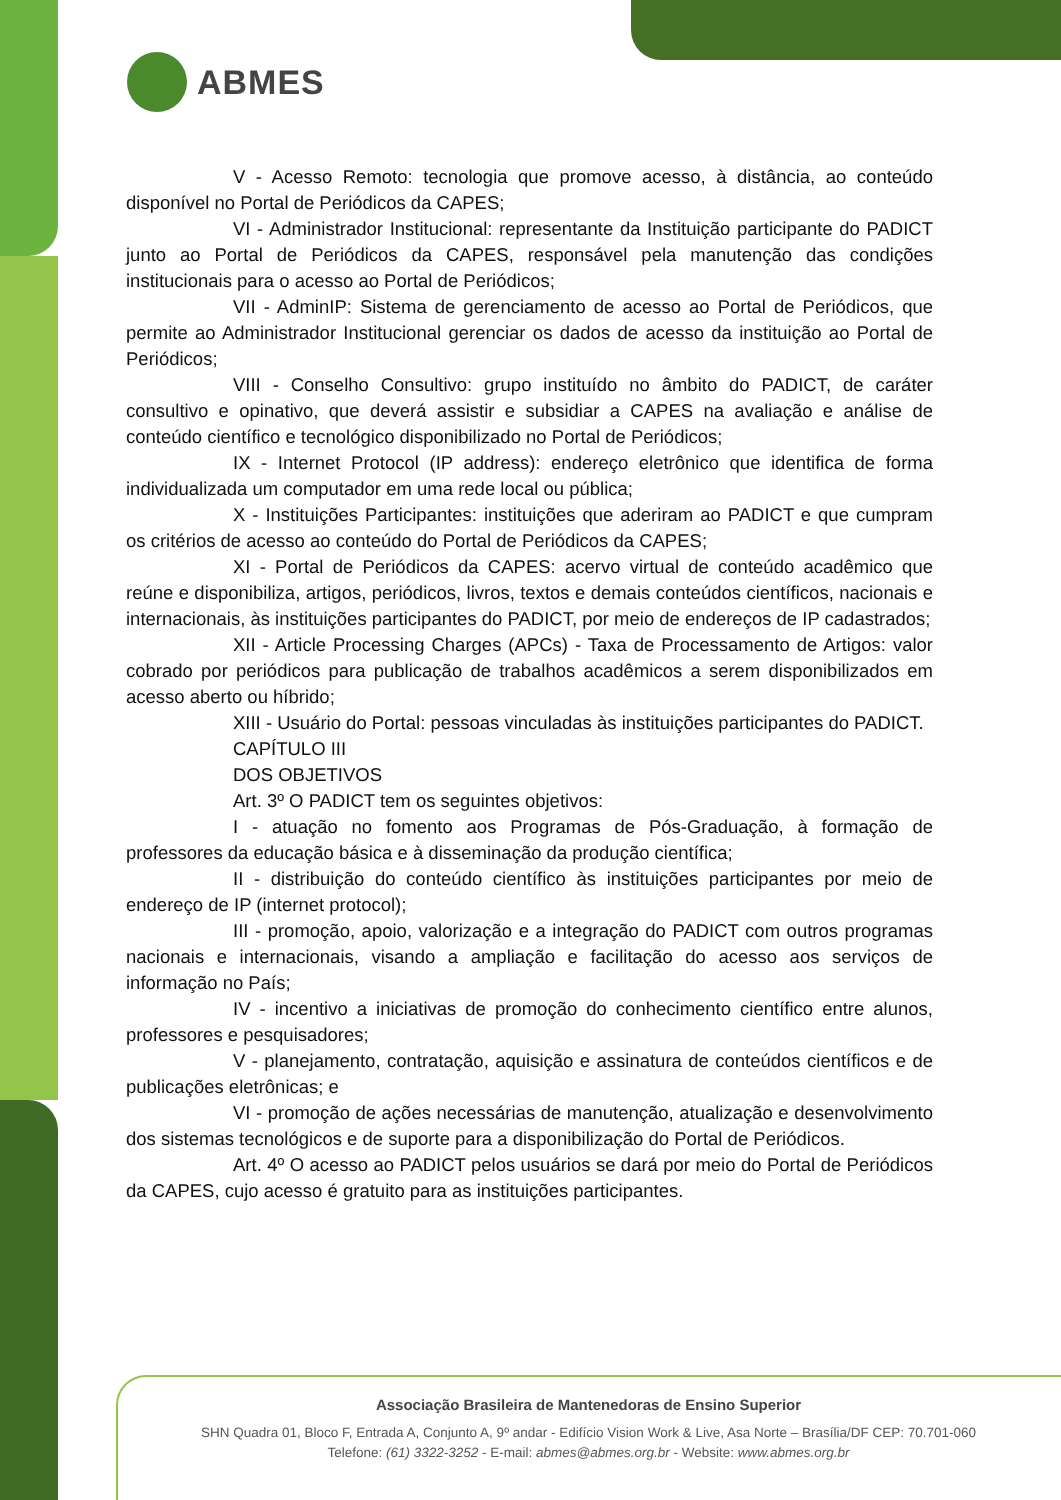ABMES
V - Acesso Remoto: tecnologia que promove acesso, à distância, ao conteúdo disponível no Portal de Periódicos da CAPES;
VI - Administrador Institucional: representante da Instituição participante do PADICT junto ao Portal de Periódicos da CAPES, responsável pela manutenção das condições institucionais para o acesso ao Portal de Periódicos;
VII - AdminIP: Sistema de gerenciamento de acesso ao Portal de Periódicos, que permite ao Administrador Institucional gerenciar os dados de acesso da instituição ao Portal de Periódicos;
VIII - Conselho Consultivo: grupo instituído no âmbito do PADICT, de caráter consultivo e opinativo, que deverá assistir e subsidiar a CAPES na avaliação e análise de conteúdo científico e tecnológico disponibilizado no Portal de Periódicos;
IX - Internet Protocol (IP address): endereço eletrônico que identifica de forma individualizada um computador em uma rede local ou pública;
X - Instituições Participantes: instituições que aderiram ao PADICT e que cumpram os critérios de acesso ao conteúdo do Portal de Periódicos da CAPES;
XI - Portal de Periódicos da CAPES: acervo virtual de conteúdo acadêmico que reúne e disponibiliza, artigos, periódicos, livros, textos e demais conteúdos científicos, nacionais e internacionais, às instituições participantes do PADICT, por meio de endereços de IP cadastrados;
XII - Article Processing Charges (APCs) - Taxa de Processamento de Artigos: valor cobrado por periódicos para publicação de trabalhos acadêmicos a serem disponibilizados em acesso aberto ou híbrido;
XIII - Usuário do Portal: pessoas vinculadas às instituições participantes do PADICT.
CAPÍTULO III
DOS OBJETIVOS
Art. 3º O PADICT tem os seguintes objetivos:
I - atuação no fomento aos Programas de Pós-Graduação, à formação de professores da educação básica e à disseminação da produção científica;
II - distribuição do conteúdo científico às instituições participantes por meio de endereço de IP (internet protocol);
III - promoção, apoio, valorização e a integração do PADICT com outros programas nacionais e internacionais, visando a ampliação e facilitação do acesso aos serviços de informação no País;
IV - incentivo a iniciativas de promoção do conhecimento científico entre alunos, professores e pesquisadores;
V - planejamento, contratação, aquisição e assinatura de conteúdos científicos e de publicações eletrônicas; e
VI - promoção de ações necessárias de manutenção, atualização e desenvolvimento dos sistemas tecnológicos e de suporte para a disponibilização do Portal de Periódicos.
Art. 4º O acesso ao PADICT pelos usuários se dará por meio do Portal de Periódicos da CAPES, cujo acesso é gratuito para as instituições participantes.
Associação Brasileira de Mantenedoras de Ensino Superior
SHN Quadra 01, Bloco F, Entrada A, Conjunto A, 9º andar - Edifício Vision Work & Live, Asa Norte – Brasília/DF CEP: 70.701-060
Telefone: (61) 3322-3252 - E-mail: abmes@abmes.org.br - Website: www.abmes.org.br